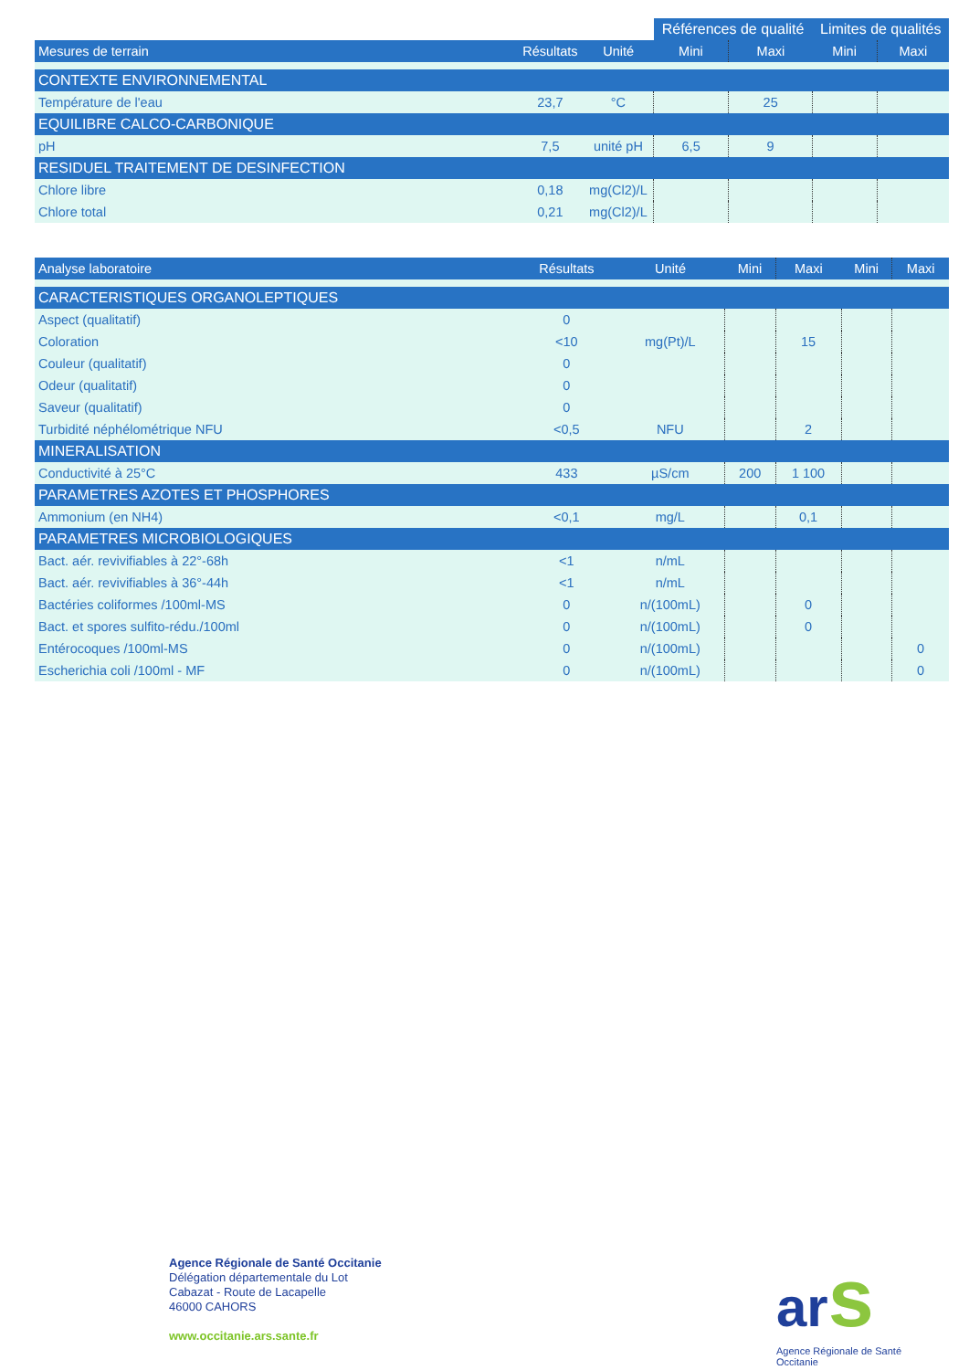| | | | Références de qualité | | Limites de qualités | |
| --- | --- | --- | --- | --- | --- | --- |
| Mesures de terrain | Résultats | Unité | Mini | Maxi | Mini | Maxi |
| CONTEXTE ENVIRONNEMENTAL | | | | | | |
| Température de l'eau | 23,7 | °C | | 25 | | |
| EQUILIBRE CALCO-CARBONIQUE | | | | | | |
| pH | 7,5 | unité pH | 6,5 | 9 | | |
| RESIDUEL TRAITEMENT DE DESINFECTION | | | | | | |
| Chlore libre | 0,18 | mg(Cl2)/L | | | | |
| Chlore total | 0,21 | mg(Cl2)/L | | | | |
| Analyse laboratoire | Résultats | Unité | Mini | Maxi | Mini | Maxi |
| --- | --- | --- | --- | --- | --- | --- |
| CARACTERISTIQUES ORGANOLEPTIQUES | | | | | | |
| Aspect (qualitatif) | 0 | | | | | |
| Coloration | <10 | mg(Pt)/L | | 15 | | |
| Couleur (qualitatif) | 0 | | | | | |
| Odeur (qualitatif) | 0 | | | | | |
| Saveur (qualitatif) | 0 | | | | | |
| Turbidité néphélométrique NFU | <0,5 | NFU | | 2 | | |
| MINERALISATION | | | | | | |
| Conductivité à 25°C | 433 | µS/cm | 200 | 1 100 | | |
| PARAMETRES AZOTES ET PHOSPHORES | | | | | | |
| Ammonium (en NH4) | <0,1 | mg/L | | 0,1 | | |
| PARAMETRES MICROBIOLOGIQUES | | | | | | |
| Bact. aér. revivifiables à 22°-68h | <1 | n/mL | | | | |
| Bact. aér. revivifiables à 36°-44h | <1 | n/mL | | | | |
| Bactéries coliformes /100ml-MS | 0 | n/(100mL) | | 0 | | |
| Bact. et spores sulfito-rédu./100ml | 0 | n/(100mL) | | 0 | | |
| Entérocoques /100ml-MS | 0 | n/(100mL) | | | | 0 |
| Escherichia coli /100ml - MF | 0 | n/(100mL) | | | | 0 |
Agence Régionale de Santé Occitanie
Délégation départementale du Lot
Cabazat - Route de Lacapelle
46000 CAHORS
www.occitanie.ars.sante.fr
ars
Agence Régionale de Santé
Occitanie